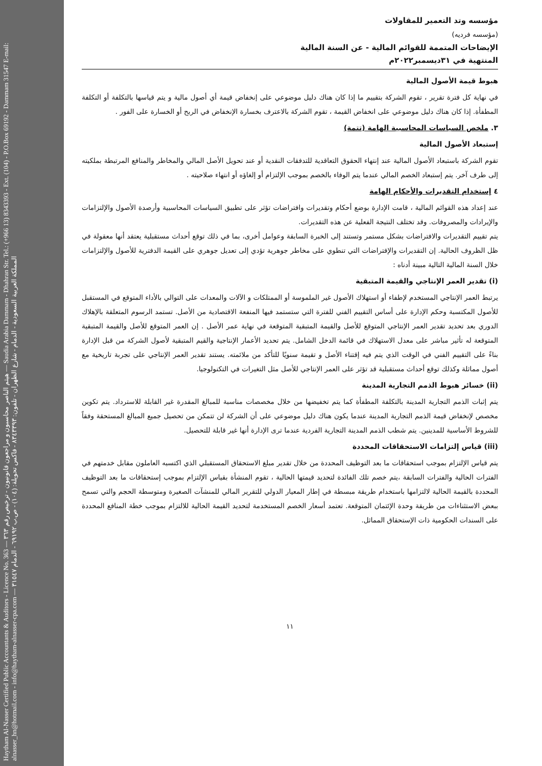Haytham Al-Nasser Certified Public Accountants & Auditors - Licence No. 363 — هيثم الناصر محاسبون و مراجعون قانونيون - ترخيص رقم ٣٦٣ — Saudia Arabia Dammam - Dhahran Str. Tel.: (+966 13) 8343393 - Ext. (104) - P.O.Box 69192 - Dammam 31547 E-mail: alnasser_hn@hotmail.com - info@haytham-alnasser-cpa.com — المملكة العربية السعودية - الدمام - شارع الظهران - تلفون: ٨٣٤٣٣٩٣ - فاكس تحويلة: (١٠٤) - ص.ب ٦٩١٩٢ - الدمام ٣١٥٤٧
مؤسسه وتد التعمير للمقاولات
(مؤسسه فرديه)
الإيضاحات المتممة للقوائم المالية - عن السنة المالية
المنتهية في ٣١ديسمبر٢٠٢٢م
هبوط قيمة الأصول المالية
في نهاية كل فترة تقرير ، تقوم الشركة بتقييم ما إذا كان هناك دليل موضوعي على إنخفاض قيمة أي أصول مالية و يتم قياسها بالتكلفة أو التكلفة المطفأة. إذا كان هناك دليل موضوعي على انخفاض القيمة ، تقوم الشركة بالاعترف بخسارة الإنخفاض في الربح أو الخسارة على الفور .
٣. ملخص السياسات المحاسبية الهامة (تتمة)
إستبعاد الأصول المالية
تقوم الشركة باستبعاد الأصول المالية عند إنتهاء الحقوق التعاقدية للتدفقات النقدية أو عند تحويل الأصل المالي والمخاطر والمنافع المرتبطة بملكيته إلى طرف آخر. يتم إستبعاد الخصم المالي عندما يتم الوفاء بالخصم بموجب الإلتزام أو إلغاؤه أو انتهاء صلاحيته .
٤ إستخدام التقديرات والأحكام الهامة
عند إعداد هذه القوائم المالية ، قامت الإدارة بوضع أحكام وتقديرات وافتراضات تؤثر على تطبيق السياسات المحاسبية وأرصدة الأصول والإلتزامات والإيرادات والمصروفات. وقد تختلف النتيجة الفعلية عن هذه التقديرات.
يتم تقييم التقديرات والافتراضات بشكل مستمر وتستند إلى الخبرة السابقة وعوامل أخرى، بما في ذلك توقع أحداث مستقبلية يعتقد أنها معقولة في ظل الظروف الحالية. إن التقديرات والإفتراضات التي تنطوي على مخاطر جوهرية تؤدي إلى تعديل جوهري على القيمة الدفترية للأصول والإلتزامات خلال السنة المالية التالية مبينة أدناه :
(i) تقدير العمر الإنتاجي والقيمة المتبقية
يرتبط العمر الإنتاجي المستخدم لإطفاء أو استهلاك الأصول غير الملموسة أو الممتلكات و الآلات والمعدات على التوالي بالأداء المتوقع في المستقبل للأصول المكتسبة وحكم الإدارة على أساس التقييم الفني للفترة التي ستستمد فيها المنفعة الاقتصادية من الأصل. تستمد الرسوم المتعلقة بالإهلاك الدوري بعد تحديد تقدير العمر الإنتاجي المتوقع للأصل والقيمة المتبقية المتوقعة في نهاية عمر الأصل . إن العمر المتوقع للأصل والقيمة المتبقية المتوقعة له تأثير مباشر على معدل الاستهلاك في قائمة الدخل الشامل. يتم تحديد الأعمار الإنتاجية والقيم المتبقية لأصول الشركة من قبل الإدارة بناءً على التقييم الفني في الوقت الذي يتم فيه إقتناء الأصل و تقيمة سنويًا للتأكد من ملائمته. يستند تقدير العمر الإنتاجي على تجربة تاريخية مع أصول مماثلة وكذلك توقع أحداث مستقبلية قد تؤثر على العمر الإنتاجي للأصل مثل التغيرات في التكنولوجيا.
(ii) خسائر هبوط الذمم التجارية المدينة
يتم إثبات الذمم التجارية المدينة بالتكلفة المطفأة كما يتم تخفيضها من خلال مخصصات مناسبة للمبالغ المقدرة غير القابلة للاسترداد. يتم تكوين مخصص لإنخفاض قيمة الذمم التجارية المدينة عندما يكون هناك دليل موضوعي على أن الشركة لن تتمكن من تحصيل جميع المبالغ المستحقة وفقاً للشروط الأساسية للمدينين. يتم شطب الذمم المدينة التجارية الفردية عندما ترى الإدارة أنها غير قابلة للتحصيل.
(iii) قياس إلتزامات الاستحقاقات المحددة
يتم قياس الإلتزام بموجب استحقاقات ما بعد التوظيف المحددة من خلال تقدير مبلغ الاستحقاق المستقبلي الذي اكتسبه العاملون مقابل خدمتهم في الفترات الحالية والفترات السابقة ،يتم خصم تلك الفائدة لتحديد قيمتها الحالية ، تقوم المنشأة بقياس الإلتزام بموجب إستحقاقات ما بعد التوظيف المحددة بالقيمة الحالية لالتزامها باستخدام طريقة مبسطة في إطار المعيار الدولي للتقرير المالي للمنشآت الصغيرة ومتوسطة الحجم والتي تسمح ببعض الاستثناءات من طريقة وحدة الإئتمان المتوقعة. تعتمد أسعار الخصم المستخدمة لتحديد القيمة الحالية للالتزام بموجب خطة المنافع المحددة على السندات الحكومية ذات الإستحقاق المماثل.
١١